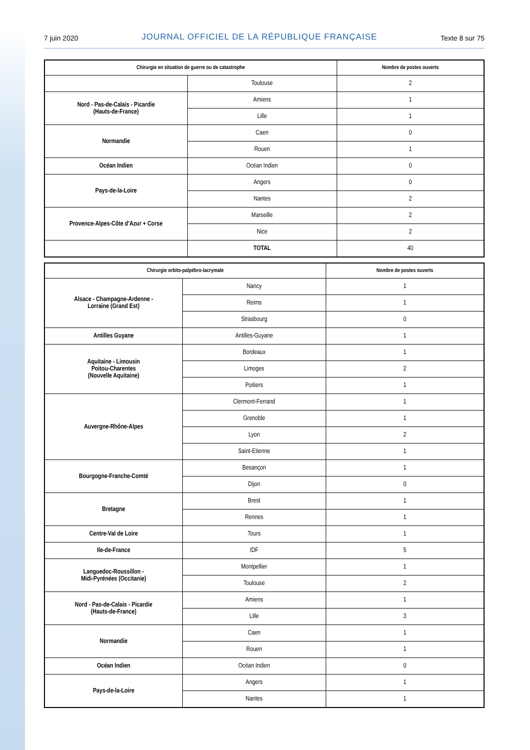7 juin 2020 JOURNAL OFFICIEL DE LA RÉPUBLIQUE FRANÇAISE Texte 8 sur 75
| Chirurgie en situation de guerre ou de catastrophe | | Nombre de postes ouverts |
| --- | --- | --- |
| | Toulouse | 2 |
| Nord - Pas-de-Calais - Picardie (Hauts-de-France) | Amiens | 1 |
| | Lille | 1 |
| Normandie | Caen | 0 |
| | Rouen | 1 |
| Océan Indien | Océan Indien | 0 |
| Pays-de-la-Loire | Angers | 0 |
| | Nantes | 2 |
| Provence-Alpes-Côte d’Azur + Corse | Marseille | 2 |
| | Nice | 2 |
| | TOTAL | 40 |
| Chirurgie orbito-palpébro-lacrymale | | Nombre de postes ouverts |
| --- | --- | --- |
| Alsace - Champagne-Ardenne - Lorraine (Grand Est) | Nancy | 1 |
| | Reims | 1 |
| | Strasbourg | 0 |
| Antilles Guyane | Antilles-Guyane | 1 |
| Aquitaine - Limousin Poitou-Charentes (Nouvelle Aquitaine) | Bordeaux | 1 |
| | Limoges | 2 |
| | Poitiers | 1 |
| Auvergne-Rhône-Alpes | Clermont-Ferrand | 1 |
| | Grenoble | 1 |
| | Lyon | 2 |
| | Saint-Etienne | 1 |
| Bourgogne-Franche-Comté | Besançon | 1 |
| | Dijon | 0 |
| Bretagne | Brest | 1 |
| | Rennes | 1 |
| Centre-Val de Loire | Tours | 1 |
| Ile-de-France | IDF | 5 |
| Languedoc-Roussillon - Midi-Pyrénées (Occitanie) | Montpellier | 1 |
| | Toulouse | 2 |
| Nord - Pas-de-Calais - Picardie (Hauts-de-France) | Amiens | 1 |
| | Lille | 3 |
| Normandie | Caen | 1 |
| | Rouen | 1 |
| Océan Indien | Océan Indien | 0 |
| Pays-de-la-Loire | Angers | 1 |
| | Nantes | 1 |